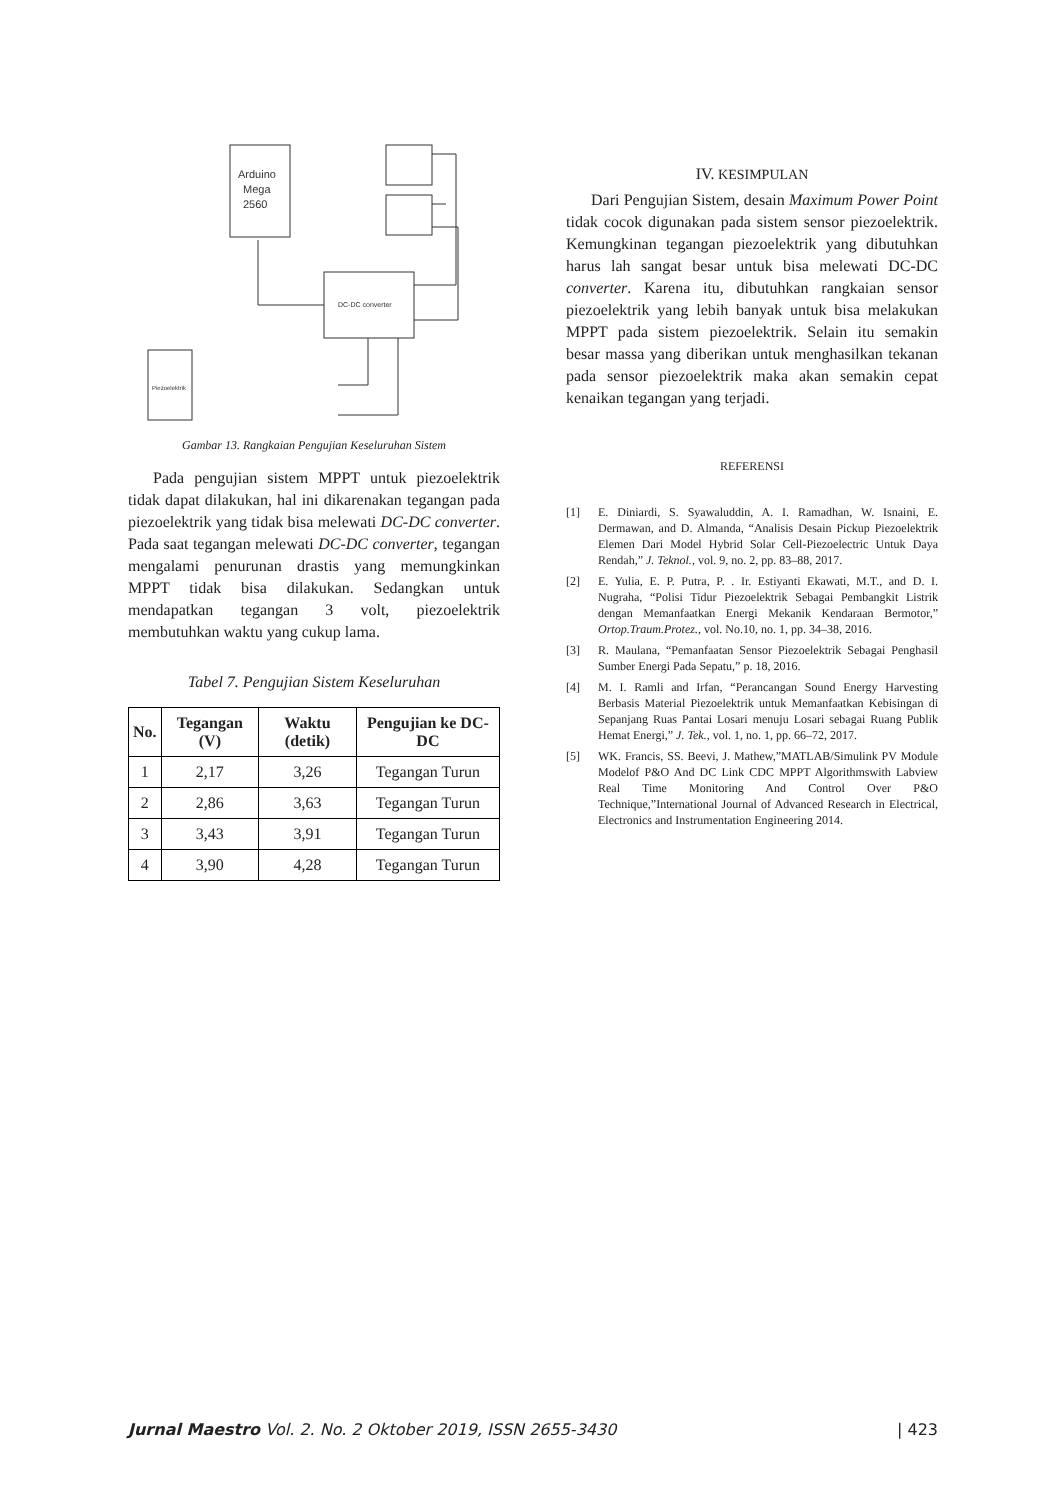Arduino
Mega
2560
DC-DC converter
Piezoelektrik
Gambar 13. Rangkaian Pengujian Keseluruhan Sistem
Pada pengujian sistem MPPT untuk piezoelektrik tidak dapat dilakukan, hal ini dikarenakan tegangan pada piezoelektrik yang tidak bisa melewati DC-DC converter. Pada saat tegangan melewati DC-DC converter, tegangan mengalami penurunan drastis yang memungkinkan MPPT tidak bisa dilakukan. Sedangkan untuk mendapatkan tegangan 3 volt, piezoelektrik membutuhkan waktu yang cukup lama.
Tabel 7. Pengujian Sistem Keseluruhan
| No. | Tegangan (V) | Waktu (detik) | Pengujian ke DC-DC |
| --- | --- | --- | --- |
| 1 | 2,17 | 3,26 | Tegangan Turun |
| 2 | 2,86 | 3,63 | Tegangan Turun |
| 3 | 3,43 | 3,91 | Tegangan Turun |
| 4 | 3,90 | 4,28 | Tegangan Turun |
IV. KESIMPULAN
Dari Pengujian Sistem, desain Maximum Power Point tidak cocok digunakan pada sistem sensor piezoelektrik. Kemungkinan tegangan piezoelektrik yang dibutuhkan harus lah sangat besar untuk bisa melewati DC-DC converter. Karena itu, dibutuhkan rangkaian sensor piezoelektrik yang lebih banyak untuk bisa melakukan MPPT pada sistem piezoelektrik. Selain itu semakin besar massa yang diberikan untuk menghasilkan tekanan pada sensor piezoelektrik maka akan semakin cepat kenaikan tegangan yang terjadi.
REFERENSI
[1] E. Diniardi, S. Syawaluddin, A. I. Ramadhan, W. Isnaini, E. Dermawan, and D. Almanda, “Analisis Desain Pickup Piezoelektrik Elemen Dari Model Hybrid Solar Cell-Piezoelectric Untuk Daya Rendah,” J. Teknol., vol. 9, no. 2, pp. 83–88, 2017.
[2] E. Yulia, E. P. Putra, P. . Ir. Estiyanti Ekawati, M.T., and D. I. Nugraha, “Polisi Tidur Piezoelektrik Sebagai Pembangkit Listrik dengan Memanfaatkan Energi Mekanik Kendaraan Bermotor,” Ortop.Traum.Protez., vol. No.10, no. 1, pp. 34–38, 2016.
[3] R. Maulana, “Pemanfaatan Sensor Piezoelektrik Sebagai Penghasil Sumber Energi Pada Sepatu,” p. 18, 2016.
[4] M. I. Ramli and Irfan, “Perancangan Sound Energy Harvesting Berbasis Material Piezoelektrik untuk Memanfaatkan Kebisingan di Sepanjang Ruas Pantai Losari menuju Losari sebagai Ruang Publik Hemat Energi,” J. Tek., vol. 1, no. 1, pp. 66–72, 2017.
[5] WK. Francis, SS. Beevi, J. Mathew,”MATLAB/Simulink PV Module Modelof P&O And DC Link CDC MPPT Algorithmswith Labview Real Time Monitoring And Control Over P&O Technique,”International Journal of Advanced Research in Electrical, Electronics and Instrumentation Engineering 2014.
Jurnal Maestro Vol. 2. No. 2 Oktober 2019, ISSN 2655-3430
| 423